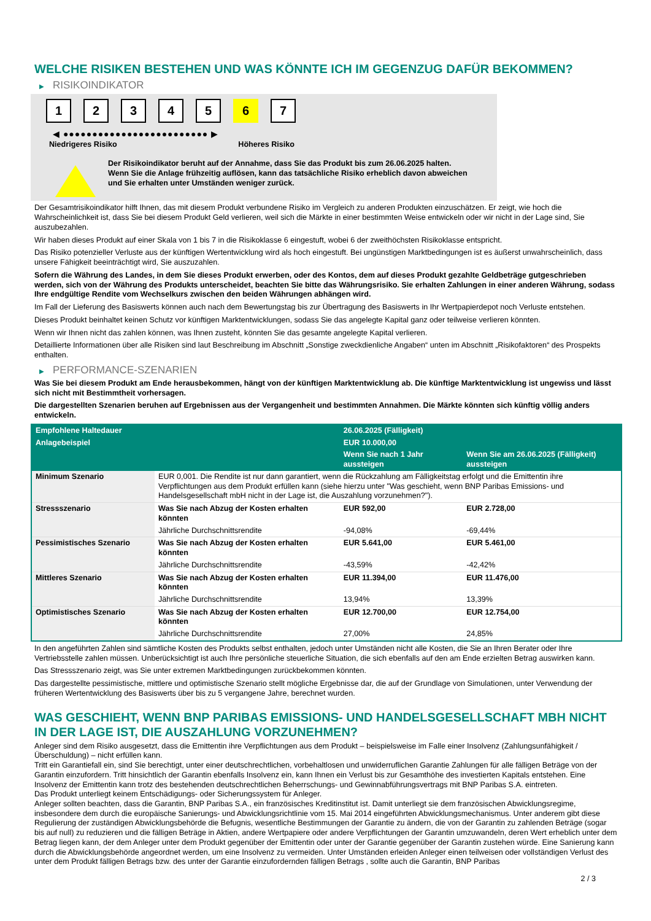WELCHE RISIKEN BESTEHEN UND WAS KÖNNTE ICH IM GEGENZUG DAFÜR BEKOMMEN?
▶ RISIKOINDIKATOR
1 2 3 4 5 6 7
◀ ●●●●●●●●●●●●●●●●●●●●●●●●● ▶
Niedrigeres Risiko Höheres Risiko
Der Risikoindikator beruht auf der Annahme, dass Sie das Produkt bis zum 26.06.2025 halten.
Wenn Sie die Anlage frühzeitig auflösen, kann das tatsächliche Risiko erheblich davon abweichen und Sie erhalten unter Umständen weniger zurück.
Der Gesamtrisikoindikator hilft Ihnen, das mit diesem Produkt verbundene Risiko im Vergleich zu anderen Produkten einzuschätzen. Er zeigt, wie hoch die Wahrscheinlichkeit ist, dass Sie bei diesem Produkt Geld verlieren, weil sich die Märkte in einer bestimmten Weise entwickeln oder wir nicht in der Lage sind, Sie auszubezahlen.
Wir haben dieses Produkt auf einer Skala von 1 bis 7 in die Risikoklasse 6 eingestuft, wobei 6 der zweithöchsten Risikoklasse entspricht.
Das Risiko potenzieller Verluste aus der künftigen Wertentwicklung wird als hoch eingestuft. Bei ungünstigen Marktbedingungen ist es äußerst unwahrscheinlich, dass unsere Fähigkeit beeinträchtigt wird, Sie auszuzahlen.
Sofern die Währung des Landes, in dem Sie dieses Produkt erwerben, oder des Kontos, dem auf dieses Produkt gezahlte Geldbeträge gutgeschrieben werden, sich von der Währung des Produkts unterscheidet, beachten Sie bitte das Währungsrisiko. Sie erhalten Zahlungen in einer anderen Währung, sodass Ihre endgültige Rendite vom Wechselkurs zwischen den beiden Währungen abhängen wird.
Im Fall der Lieferung des Basiswerts können auch nach dem Bewertungstag bis zur Übertragung des Basiswerts in Ihr Wertpapierdepot noch Verluste entstehen.
Dieses Produkt beinhaltet keinen Schutz vor künftigen Marktentwicklungen, sodass Sie das angelegte Kapital ganz oder teilweise verlieren könnten.
Wenn wir Ihnen nicht das zahlen können, was Ihnen zusteht, könnten Sie das gesamte angelegte Kapital verlieren.
Detaillierte Informationen über alle Risiken sind laut Beschreibung im Abschnitt „Sonstige zweckdienliche Angaben“ unten im Abschnitt „Risikofaktoren“ des Prospekts enthalten.
▶ PERFORMANCE-SZENARIEN
Was Sie bei diesem Produkt am Ende herausbekommen, hängt von der künftigen Marktentwicklung ab. Die künftige Marktentwicklung ist ungewiss und lässt sich nicht mit Bestimmtheit vorhersagen.
Die dargestellten Szenarien beruhen auf Ergebnissen aus der Vergangenheit und bestimmten Annahmen. Die Märkte könnten sich künftig völlig anders entwickeln.
| Empfohlene Haltedauer | | 26.06.2025 (Fälligkeit) | |
| --- | --- | --- | --- |
| Anlagebeispiel | | EUR 10.000,00 | |
| | | Wenn Sie nach 1 Jahr aussteigen | Wenn Sie am 26.06.2025 (Fälligkeit) aussteigen |
| Minimum Szenario | EUR 0,001. Die Rendite ist nur dann garantiert, wenn die Rückzahlung am Fälligkeitstag erfolgt und die Emittentin ihre Verpflichtungen aus dem Produkt erfüllen kann (siehe hierzu unter "Was geschieht, wenn BNP Paribas Emissions- und Handelsgesellschaft mbH nicht in der Lage ist, die Auszahlung vorzunehmen?"). | | |
| Stressszenario | Was Sie nach Abzug der Kosten erhalten könnten | EUR 592,00 | EUR 2.728,00 |
| | Jährliche Durchschnittsrendite | -94,08% | -69,44% |
| Pessimistisches Szenario | Was Sie nach Abzug der Kosten erhalten könnten | EUR 5.641,00 | EUR 5.461,00 |
| | Jährliche Durchschnittsrendite | -43,59% | -42,42% |
| Mittleres Szenario | Was Sie nach Abzug der Kosten erhalten könnten | EUR 11.394,00 | EUR 11.476,00 |
| | Jährliche Durchschnittsrendite | 13,94% | 13,39% |
| Optimistisches Szenario | Was Sie nach Abzug der Kosten erhalten könnten | EUR 12.700,00 | EUR 12.754,00 |
| | Jährliche Durchschnittsrendite | 27,00% | 24,85% |
In den angeführten Zahlen sind sämtliche Kosten des Produkts selbst enthalten, jedoch unter Umständen nicht alle Kosten, die Sie an Ihren Berater oder Ihre Vertriebsstelle zahlen müssen. Unberücksichtigt ist auch Ihre persönliche steuerliche Situation, die sich ebenfalls auf den am Ende erzielten Betrag auswirken kann.
Das Stressszenario zeigt, was Sie unter extremen Marktbedingungen zurückbekommen könnten.
Das dargestellte pessimistische, mittlere und optimistische Szenario stellt mögliche Ergebnisse dar, die auf der Grundlage von Simulationen, unter Verwendung der früheren Wertentwicklung des Basiswerts über bis zu 5 vergangene Jahre, berechnet wurden.
WAS GESCHIEHT, WENN BNP PARIBAS EMISSIONS- UND HANDELSGESELLSCHAFT MBH NICHT IN DER LAGE IST, DIE AUSZAHLUNG VORZUNEHMEN?
Anleger sind dem Risiko ausgesetzt, dass die Emittentin ihre Verpflichtungen aus dem Produkt – beispielsweise im Falle einer Insolvenz (Zahlungsunfähigkeit / Überschuldung) – nicht erfüllen kann.
Tritt ein Garantiefall ein, sind Sie berechtigt, unter einer deutschrechtlichen, vorbehaltlosen und unwiderruflichen Garantie Zahlungen für alle fälligen Beträge von der Garantin einzufordern. Tritt hinsichtlich der Garantin ebenfalls Insolvenz ein, kann Ihnen ein Verlust bis zur Gesamthöhe des investierten Kapitals entstehen. Eine Insolvenz der Emittentin kann trotz des bestehenden deutschrechtlichen Beherrschungs- und Gewinnabführungsvertrags mit BNP Paribas S.A. eintreten.
Das Produkt unterliegt keinem Entschädigungs- oder Sicherungssystem für Anleger.
Anleger sollten beachten, dass die Garantin, BNP Paribas S.A., ein französisches Kreditinstitut ist. Damit unterliegt sie dem französischen Abwicklungsregime, insbesondere dem durch die europäische Sanierungs- und Abwicklungsrichtlinie vom 15. Mai 2014 eingeführten Abwicklungsmechanismus. Unter anderem gibt diese Regulierung der zuständigen Abwicklungsbehörde die Befugnis, wesentliche Bestimmungen der Garantie zu ändern, die von der Garantin zu zahlenden Beträge (sogar bis auf null) zu reduzieren und die fälligen Beträge in Aktien, andere Wertpapiere oder andere Verpflichtungen der Garantin umzuwandeln, deren Wert erheblich unter dem Betrag liegen kann, der dem Anleger unter dem Produkt gegenüber der Emittentin oder unter der Garantie gegenüber der Garantin zustehen würde. Eine Sanierung kann durch die Abwicklungsbehörde angeordnet werden, um eine Insolvenz zu vermeiden. Unter Umständen erleiden Anleger einen teilweisen oder vollständigen Verlust des unter dem Produkt fälligen Betrags bzw. des unter der Garantie einzufordernden fälligen Betrags , sollte auch die Garantin, BNP Paribas
2 / 3